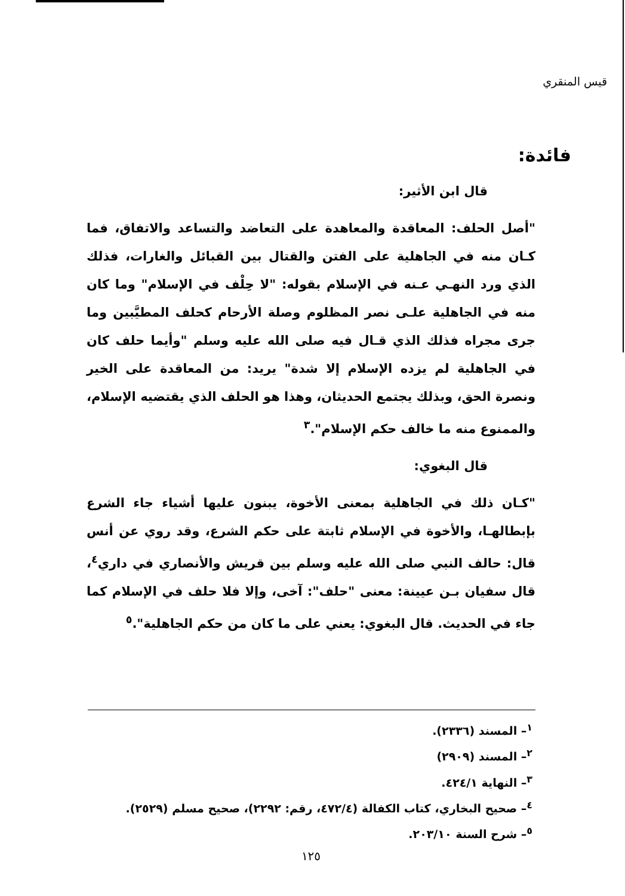قيس المنقري
فائدة:
قال ابن الأثير:
"أصل الحلف: المعاقدة والمعاهدة على التعاضد والتساعد والاتفاق، فما كـان منه في الجاهلية على الفتن والقتال بين القبائل والغارات، فذلك الذي ورد النهـي عـنه في الإسلام بقوله: "لا حِلْف في الإسلام" وما كان منه في الجاهلية علـى نصر المظلوم وصلة الأرحام كحلف المطيَّبين وما جرى مجراه فذلك الذي قـال فيه صلى الله عليه وسلم "وأيما حلف كان في الجاهلية لم يزده الإسلام إلا شدة" يريد: من المعاقدة على الخير ونصرة الحق، وبذلك يجتمع الحديثان، وهذا هو الحلف الذي يقتضيه الإسلام، والممنوع منه ما خالف حكم الإسلام".<sup>٣</sup>
قال البغوي:
"كـان ذلك في الجاهلية بمعنى الأخوة، يبنون عليها أشياء جاء الشرع بإبطالهـا، والأخوة في الإسلام ثابتة على حكم الشرع، وقد روي عن أنس قال: حالف النبي صلى الله عليه وسلم بين قريش والأنصاري في داري<sup>٤</sup>، قال سفيان بـن عيينة: معنى "حلف": آخى، وإلا فلا حلف في الإسلام كما جاء في الحديث. قال البغوي: يعني على ما كان من حكم الجاهلية".<sup>٥</sup>
<sup>١</sup>– المسند (٢٣٣٦).
<sup>٢</sup>– المسند (٢٩٠٩)
<sup>٣</sup>– النهاية ٤٢٤/١.
<sup>٤</sup>– صحيح البخاري، كتاب الكفالة (٤٧٢/٤، رقم: ٢٢٩٢)، صحيح مسلم (٢٥٢٩).
<sup>٥</sup>– شرح السنة ٢٠٣/١٠.
١٢٥